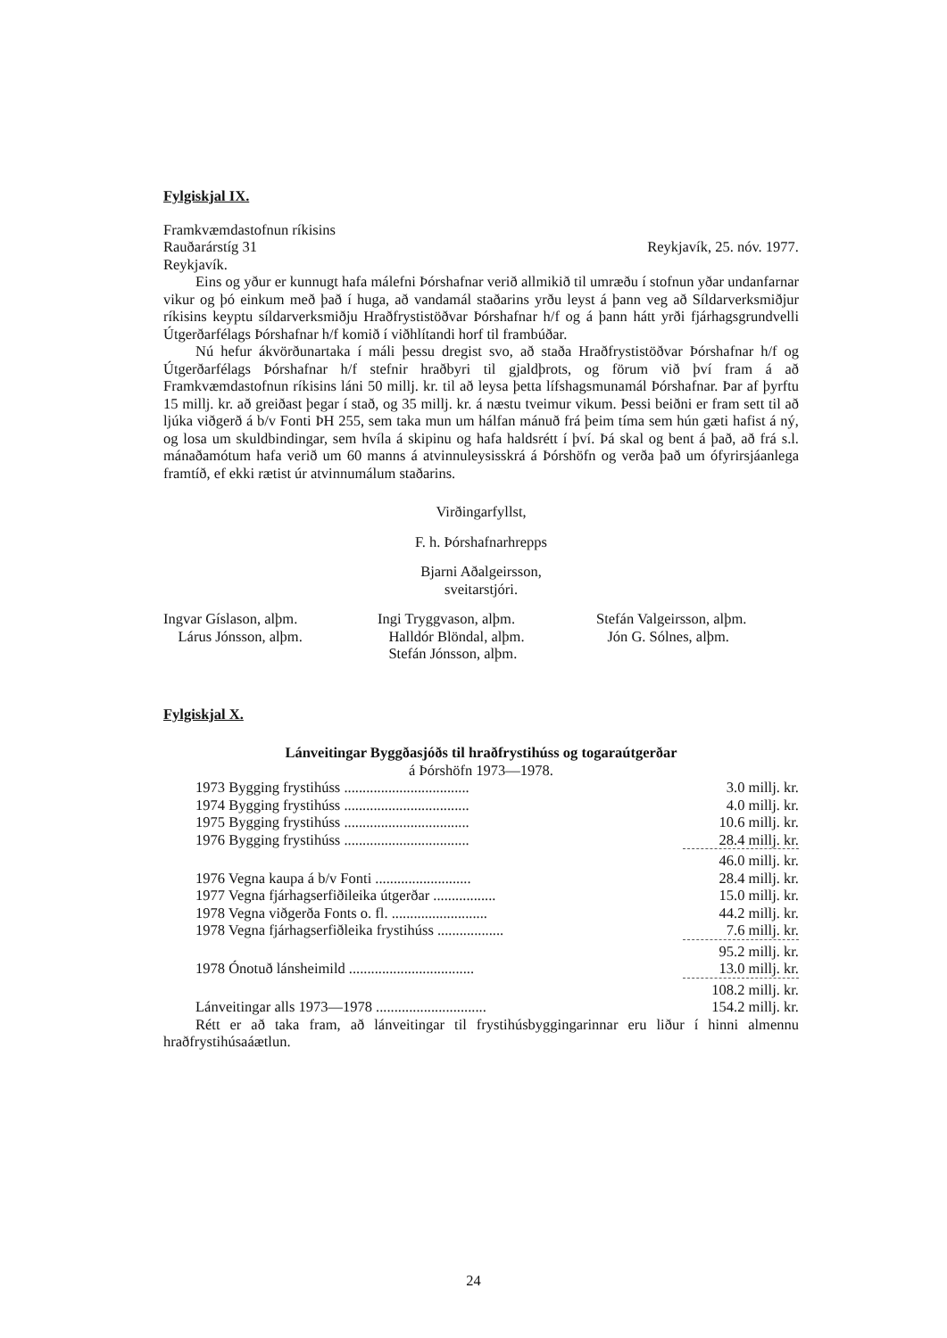Fylgiskjal IX.
Framkvæmdastofnun ríkisins
Rauðarárstíg 31 Reykjavík, 25. nóv. 1977.
Reykjavík.
Eins og yður er kunnugt hafa málefni Þórshafnar verið allmikið til umræðu í stofnun yðar undanfarnar vikur og þó einkum með það í huga, að vandamál staðarins yrðu leyst á þann veg að Síldarverksmiðjur ríkisins keyptu síldarverksmiðju Hraðfrystistöðvar Þórshafnar h/f og á þann hátt yrði fjárhagsgrundvelli Útgerðarfélags Þórshafnar h/f komið í viðhlítandi horf til frambúðar.
Nú hefur ákvörðunartaka í máli þessu dregist svo, að staða Hraðfrystistöðvar Þórshafnar h/f og Útgerðarfélags Þórshafnar h/f stefnir hraðbyri til gjaldþrots, og förum við því fram á að Framkvæmdastofnun ríkisins láni 50 millj. kr. til að leysa þetta lífshagsmunamál Þórshafnar. Þar af þyrftu 15 millj. kr. að greiðast þegar í stað, og 35 millj. kr. á næstu tveimur vikum. Þessi beiðni er fram sett til að ljúka viðgerð á b/v Fonti ÞH 255, sem taka mun um hálfan mánuð frá þeim tíma sem hún gæti hafist á ný, og losa um skuldbindingar, sem hvíla á skipinu og hafa haldsrétt í því. Þá skal og bent á það, að frá s.l. mánaðamótum hafa verið um 60 manns á atvinnuleysisskrá á Þórshöfn og verða það um ófyrirsjáanlega framtíð, ef ekki rætist úr atvinnumálum staðarins.
Virðingarfyllst,
F. h. Þórshafnarhrepps
Bjarni Aðalgeirsson,
sveitarstjóri.
Ingvar Gíslason, alþm.
Lárus Jónsson, alþm.
Ingi Tryggvason, alþm.
Halldór Blöndal, alþm.
Stefán Jónsson, alþm.
Stefán Valgeirsson, alþm.
Jón G. Sólnes, alþm.
Fylgiskjal X.
Lánveitingar Byggðasjóðs til hraðfrystihúss og togaraútgerðar
á Þórshöfn 1973—1978.
| 1973 Bygging frystihúss .................................. | 3.0 millj. kr. |
| 1974 Bygging frystihúss .................................. | 4.0 millj. kr. |
| 1975 Bygging frystihúss .................................. | 10.6 millj. kr. |
| 1976 Bygging frystihúss .................................. | 28.4 millj. kr. |
| | 46.0 millj. kr. |
| 1976 Vegna kaupa á b/v Fonti .......................... | 28.4 millj. kr. |
| 1977 Vegna fjárhagserfiðileika útgerðar ................. | 15.0 millj. kr. |
| 1978 Vegna viðgerða Fonts o. fl. .......................... | 44.2 millj. kr. |
| 1978 Vegna fjárhagserfiðleika frystihúss .................. | 7.6 millj. kr. |
| | 95.2 millj. kr. |
| 1978 Ónotuð lánsheimild .................................. | 13.0 millj. kr. |
| | 108.2 millj. kr. |
| Lánveitingar alls 1973—1978 .............................. | 154.2 millj. kr. |
Rétt er að taka fram, að lánveitingar til frystihúsbyggingarinnar eru liður í hinni almennu hraðfrystihúsaáætlun.
24